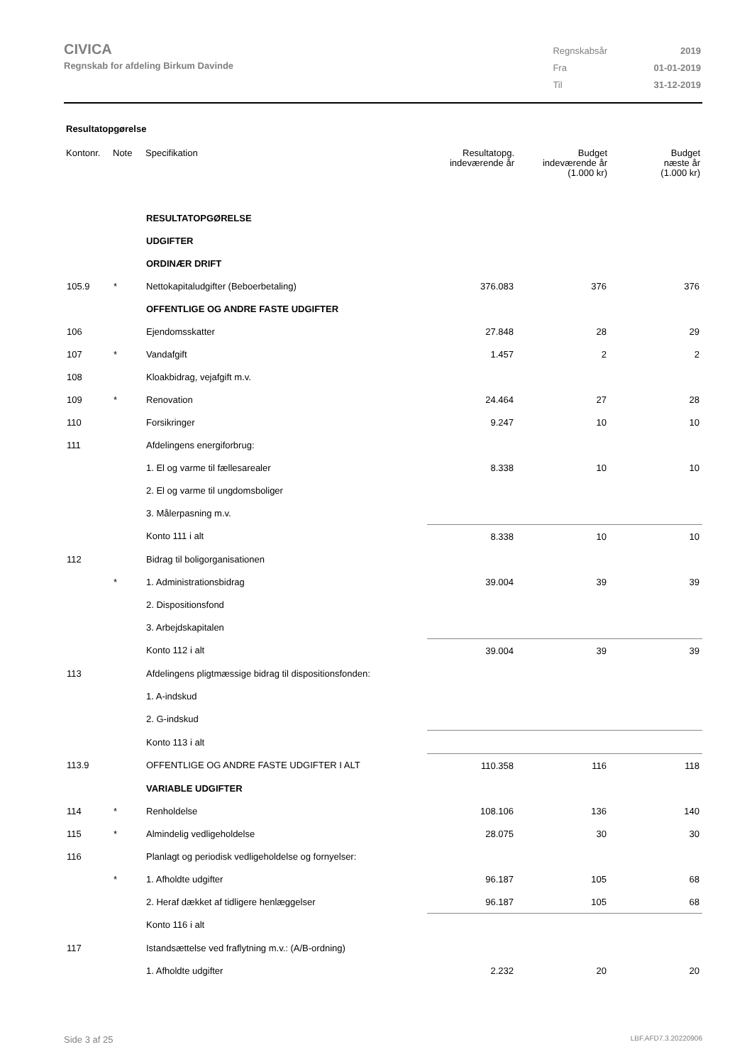CIVICA
Regnskab for afdeling Birkum Davinde
| Regnskabsår | 2019 |
| Fra | 01-01-2019 |
| Til | 31-12-2019 |
Resultatopgørelse
| Kontonr. | Note | Specifikation | Resultatopg. indeværende år | Budget indeværende år (1.000 kr) | Budget næste år (1.000 kr) |
| --- | --- | --- | --- | --- | --- |
| | | RESULTATOPGØRELSE | | | |
| | | UDGIFTER | | | |
| | | ORDINÆR DRIFT | | | |
| 105.9 | * | Nettokapitaludgifter (Beboerbetaling) | 376.083 | 376 | 376 |
| | | OFFENTLIGE OG ANDRE FASTE UDGIFTER | | | |
| 106 | | Ejendomsskatter | 27.848 | 28 | 29 |
| 107 | * | Vandafgift | 1.457 | 2 | 2 |
| 108 | | Kloakbidrag, vejafgift m.v. | | | |
| 109 | * | Renovation | 24.464 | 27 | 28 |
| 110 | | Forsikringer | 9.247 | 10 | 10 |
| 111 | | Afdelingens energiforbrug: | | | |
| | | 1. El og varme til fællesarealer | 8.338 | 10 | 10 |
| | | 2. El og varme til ungdomsboliger | | | |
| | | 3. Målerpasning m.v. | | | |
| | | Konto 111 i alt | 8.338 | 10 | 10 |
| 112 | | Bidrag til boligorganisationen | | | |
| | * | 1. Administrationsbidrag | 39.004 | 39 | 39 |
| | | 2. Dispositionsfond | | | |
| | | 3. Arbejdskapitalen | | | |
| | | Konto 112 i alt | 39.004 | 39 | 39 |
| 113 | | Afdelingens pligtmæssige bidrag til dispositionsfonden: | | | |
| | | 1. A-indskud | | | |
| | | 2. G-indskud | | | |
| | | Konto 113 i alt | | | |
| 113.9 | | OFFENTLIGE OG ANDRE FASTE UDGIFTER I ALT | 110.358 | 116 | 118 |
| | | VARIABLE UDGIFTER | | | |
| 114 | * | Renholdelse | 108.106 | 136 | 140 |
| 115 | * | Almindelig vedligeholdelse | 28.075 | 30 | 30 |
| 116 | | Planlagt og periodisk vedligeholdelse og fornyelser: | | | |
| | * | 1. Afholdte udgifter | 96.187 | 105 | 68 |
| | | 2. Heraf dækket af tidligere henlæggelser | 96.187 | 105 | 68 |
| | | Konto 116 i alt | | | |
| 117 | | Istandsættelse ved fraflytning m.v.: (A/B-ordning) | | | |
| | | 1. Afholdte udgifter | 2.232 | 20 | 20 |
Side 3 af 25 LBF.AFD7.3.20220906